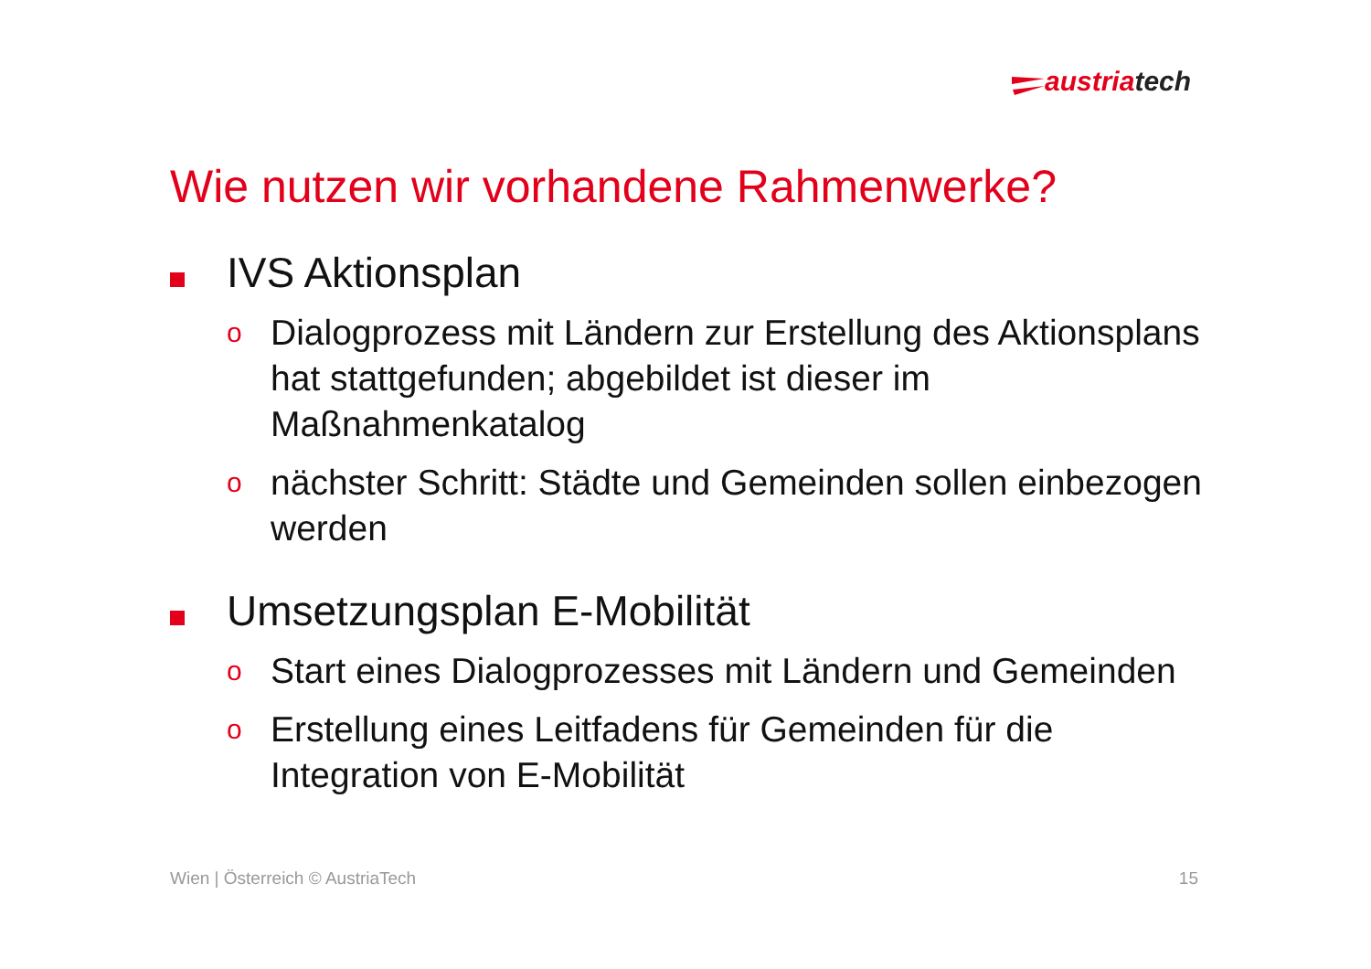austriatech
Wie nutzen wir vorhandene Rahmenwerke?
IVS Aktionsplan
o
Dialogprozess mit Ländern zur Erstellung des Aktionsplans hat stattgefunden; abgebildet ist dieser im Maßnahmenkatalog
o
nächster Schritt: Städte und Gemeinden sollen einbezogen werden
Umsetzungsplan E-Mobilität
o
Start eines Dialogprozesses mit Ländern und Gemeinden
o
Erstellung eines Leitfadens für Gemeinden für die Integration von E-Mobilität
Wien | Österreich © AustriaTech 15